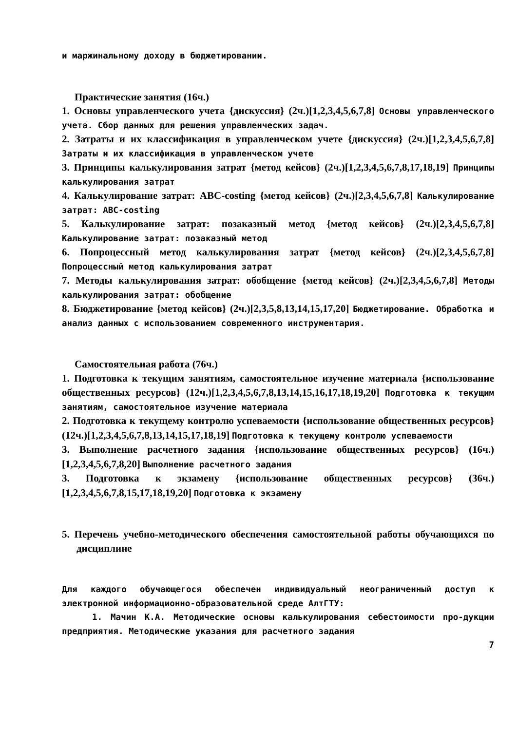и маржинальному доходу в бюджетировании.
Практические занятия (16ч.)
1. Основы управленческого учета {дискуссия} (2ч.)[1,2,3,4,5,6,7,8] Основы управленческого учета. Сбор данных для решения управленческих задач.
2. Затраты и их классификация в управленческом учете {дискуссия} (2ч.)[1,2,3,4,5,6,7,8] Затраты и их классификация в управленческом учете
3. Принципы калькулирования затрат {метод кейсов} (2ч.)[1,2,3,4,5,6,7,8,17,18,19] Принципы калькулирования затрат
4. Калькулирование затрат: ABC-costing {метод кейсов} (2ч.)[2,3,4,5,6,7,8] Калькулирование затрат: ABC-costing
5. Калькулирование затрат: позаказный метод {метод кейсов} (2ч.)[2,3,4,5,6,7,8] Калькулирование затрат: позаказный метод
6. Попроцессный метод калькулирования затрат {метод кейсов} (2ч.)[2,3,4,5,6,7,8] Попроцессный метод калькулирования затрат
7. Методы калькулирования затрат: обобщение {метод кейсов} (2ч.)[2,3,4,5,6,7,8] Методы калькулирования затрат: обобщение
8. Бюджетирование {метод кейсов} (2ч.)[2,3,5,8,13,14,15,17,20] Бюджетирование. Обработка и анализ данных с использованием современного инструментария.
Самостоятельная работа (76ч.)
1. Подготовка к текущим занятиям, самостоятельное изучение материала {использование общественных ресурсов} (12ч.)[1,2,3,4,5,6,7,8,13,14,15,16,17,18,19,20] Подготовка к текущим занятиям, самостоятельное изучение материала
2. Подготовка к текущему контролю успеваемости {использование общественных ресурсов} (12ч.)[1,2,3,4,5,6,7,8,13,14,15,17,18,19] Подготовка к текущему контролю успеваемости
3. Выполнение расчетного задания {использование общественных ресурсов} (16ч.)[1,2,3,4,5,6,7,8,20] Выполнение расчетного задания
3. Подготовка к экзамену {использование общественных ресурсов} (36ч.)[1,2,3,4,5,6,7,8,15,17,18,19,20] Подготовка к экзамену
5. Перечень учебно-методического обеспечения самостоятельной работы обучающихся по дисциплине
Для каждого обучающегося обеспечен индивидуальный неограниченный доступ к электронной информационно-образовательной среде АлтГТУ:
1. Мачин К.А. Методические основы калькулирования себестоимости про-дукции предприятия. Методические указания для расчетного задания
7